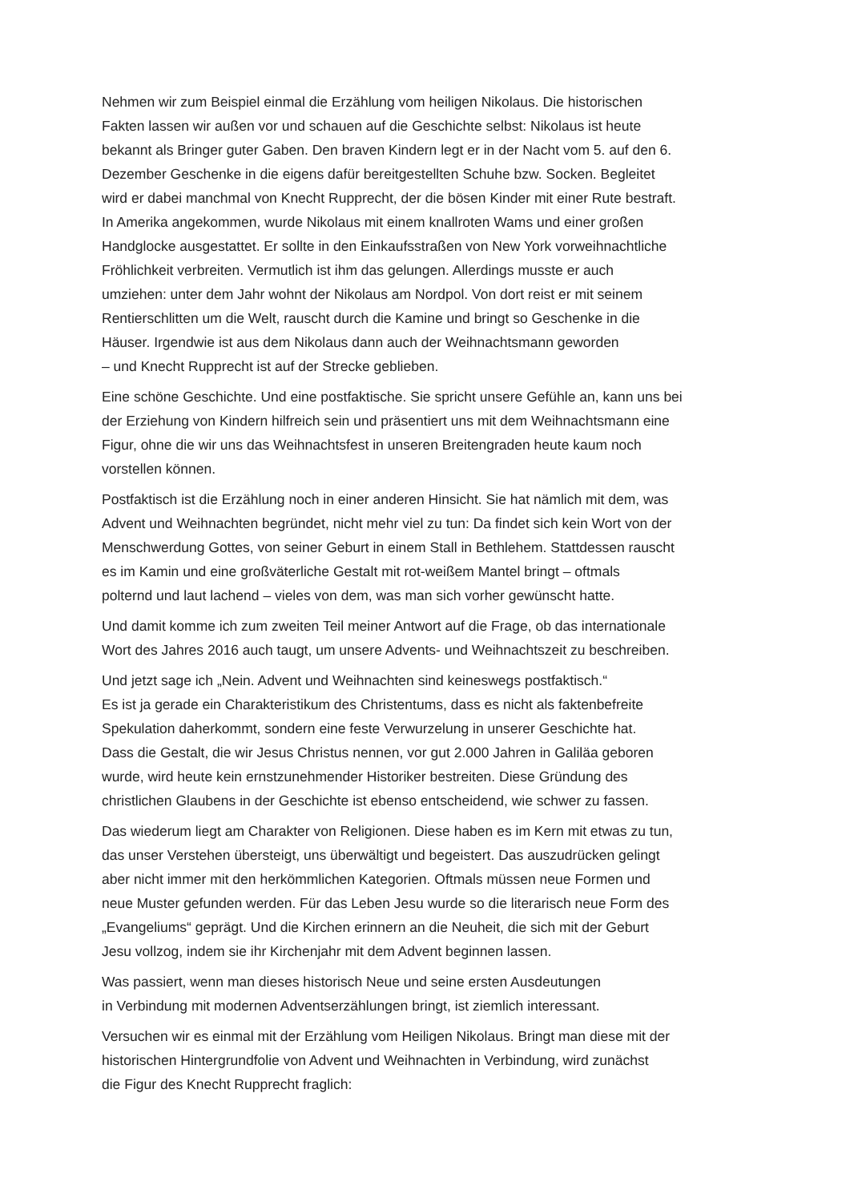Nehmen wir zum Beispiel einmal die Erzählung vom heiligen Nikolaus. Die historischen
Fakten lassen wir außen vor und schauen auf die Geschichte selbst: Nikolaus ist heute
bekannt als Bringer guter Gaben. Den braven Kindern legt er in der Nacht vom 5. auf den 6.
Dezember Geschenke in die eigens dafür bereitgestellten Schuhe bzw. Socken. Begleitet
wird er dabei manchmal von Knecht Rupprecht, der die bösen Kinder mit einer Rute bestraft.
In Amerika angekommen, wurde Nikolaus mit einem knallroten Wams und einer großen
Handglocke ausgestattet. Er sollte in den Einkaufsstraßen von New York vorweihnachtliche
Fröhlichkeit verbreiten. Vermutlich ist ihm das gelungen. Allerdings musste er auch
umziehen: unter dem Jahr wohnt der Nikolaus am Nordpol. Von dort reist er mit seinem
Rentierschlitten um die Welt, rauscht durch die Kamine und bringt so Geschenke in die
Häuser. Irgendwie ist aus dem Nikolaus dann auch der Weihnachtsmann geworden
– und Knecht Rupprecht ist auf der Strecke geblieben.
Eine schöne Geschichte. Und eine postfaktische. Sie spricht unsere Gefühle an, kann uns bei
der Erziehung von Kindern hilfreich sein und präsentiert uns mit dem Weihnachtsmann eine
Figur, ohne die wir uns das Weihnachtsfest in unseren Breitengraden heute kaum noch
vorstellen können.
Postfaktisch ist die Erzählung noch in einer anderen Hinsicht. Sie hat nämlich mit dem, was
Advent und Weihnachten begründet, nicht mehr viel zu tun: Da findet sich kein Wort von der
Menschwerdung Gottes, von seiner Geburt in einem Stall in Bethlehem. Stattdessen rauscht
es im Kamin und eine großväterliche Gestalt mit rot-weißem Mantel bringt – oftmals
polternd und laut lachend – vieles von dem, was man sich vorher gewünscht hatte.
Und damit komme ich zum zweiten Teil meiner Antwort auf die Frage, ob das internationale
Wort des Jahres 2016 auch taugt, um unsere Advents- und Weihnachtszeit zu beschreiben.
Und jetzt sage ich „Nein. Advent und Weihnachten sind keineswegs postfaktisch.“
Es ist ja gerade ein Charakteristikum des Christentums, dass es nicht als faktenbefreite
Spekulation daherkommt, sondern eine feste Verwurzelung in unserer Geschichte hat.
Dass die Gestalt, die wir Jesus Christus nennen, vor gut 2.000 Jahren in Galiläa geboren
wurde, wird heute kein ernstzunehmender Historiker bestreiten. Diese Gründung des
christlichen Glaubens in der Geschichte ist ebenso entscheidend, wie schwer zu fassen.
Das wiederum liegt am Charakter von Religionen. Diese haben es im Kern mit etwas zu tun,
das unser Verstehen übersteigt, uns überwältigt und begeistert. Das auszudrücken gelingt
aber nicht immer mit den herkömmlichen Kategorien. Oftmals müssen neue Formen und
neue Muster gefunden werden. Für das Leben Jesu wurde so die literarisch neue Form des
„Evangeliums“ geprägt. Und die Kirchen erinnern an die Neuheit, die sich mit der Geburt
Jesu vollzog, indem sie ihr Kirchenjahr mit dem Advent beginnen lassen.
Was passiert, wenn man dieses historisch Neue und seine ersten Ausdeutungen
in Verbindung mit modernen Adventserzählungen bringt, ist ziemlich interessant.
Versuchen wir es einmal mit der Erzählung vom Heiligen Nikolaus. Bringt man diese mit der
historischen Hintergrundfolie von Advent und Weihnachten in Verbindung, wird zunächst
die Figur des Knecht Rupprecht fraglich: